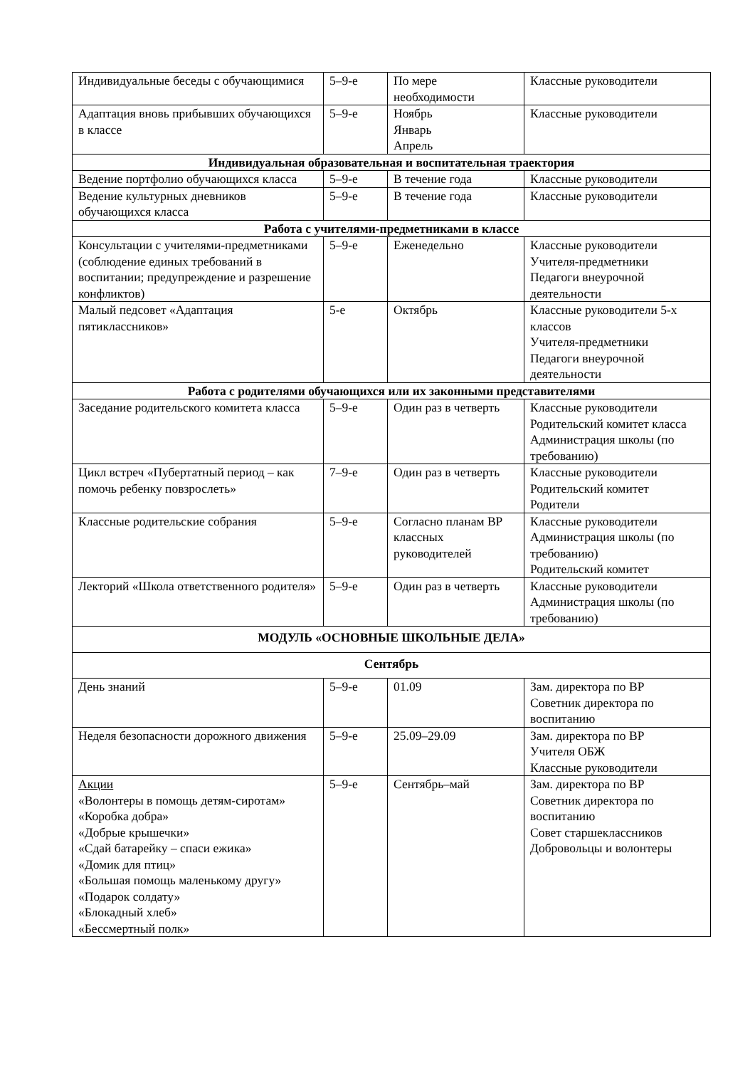| Индивидуальные беседы с обучающимися | 5–9-е | По мере необходимости | Классные руководители |
| Адаптация вновь прибывших обучающихся в классе | 5–9-е | Ноябрь Январь Апрель | Классные руководители |
| Индивидуальная образовательная и воспитательная траектория | | | |
| Ведение портфолио обучающихся класса | 5–9-е | В течение года | Классные руководители |
| Ведение культурных дневников обучающихся класса | 5–9-е | В течение года | Классные руководители |
| Работа с учителями-предметниками в классе | | | |
| Консультации с учителями-предметниками (соблюдение единых требований в воспитании; предупреждение и разрешение конфликтов) | 5–9-е | Еженедельно | Классные руководители Учителя-предметники Педагоги внеурочной деятельности |
| Малый педсовет «Адаптация пятиклассников» | 5-е | Октябрь | Классные руководители 5-х классов Учителя-предметники Педагоги внеурочной деятельности |
| Работа с родителями обучающихся или их законными представителями | | | |
| Заседание родительского комитета класса | 5–9-е | Один раз в четверть | Классные руководители Родительский комитет класса Администрация школы (по требованию) |
| Цикл встреч «Пубертатный период – как помочь ребенку повзрослеть» | 7–9-е | Один раз в четверть | Классные руководители Родительский комитет Родители |
| Классные родительские собрания | 5–9-е | Согласно планам ВР классных руководителей | Классные руководители Администрация школы (по требованию) Родительский комитет |
| Лекторий «Школа ответственного родителя» | 5–9-е | Один раз в четверть | Классные руководители Администрация школы (по требованию) |
| МОДУЛЬ «ОСНОВНЫЕ ШКОЛЬНЫЕ ДЕЛА» | | | |
| Сентябрь | | | |
| День знаний | 5–9-е | 01.09 | Зам. директора по ВР Советник директора по воспитанию |
| Неделя безопасности дорожного движения | 5–9-е | 25.09–29.09 | Зам. директора по ВР Учителя ОБЖ Классные руководители |
| Акции «Волонтеры в помощь детям-сиротам» «Коробка добра» «Добрые крышечки» «Сдай батарейку – спаси ежика» «Домик для птиц» «Большая помощь маленькому другу» «Подарок солдату» «Блокадный хлеб» «Бессмертный полк» | 5–9-е | Сентябрь–май | Зам. директора по ВР Советник директора по воспитанию Совет старшеклассников Добровольцы и волонтеры |